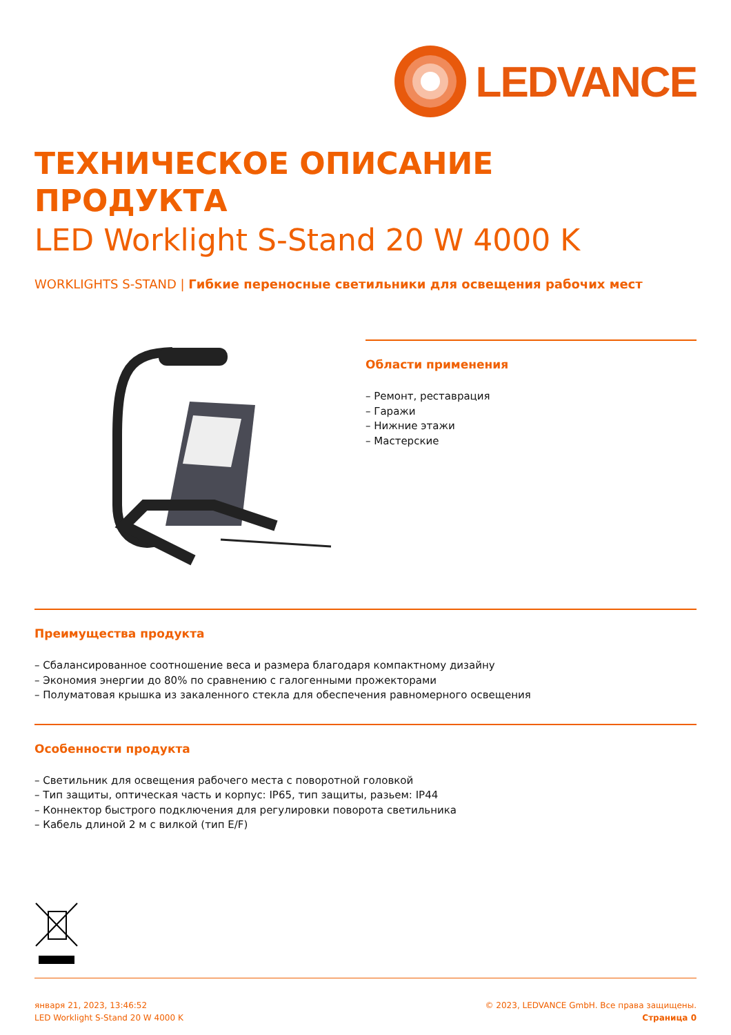LEDVANCE
ТЕХНИЧЕСКОЕ ОПИСАНИЕ
ПРОДУКТА
LED Worklight S-Stand 20 W 4000 K
WORKLIGHTS S-STAND | Гибкие переносные светильники для освещения рабочих мест
Области применения
– Ремонт, реставрация
– Гаражи
– Нижние этажи
– Мастерские
Преимущества продукта
– Сбалансированное соотношение веса и размера благодаря компактному дизайну
– Экономия энергии до 80% по сравнению с галогенными прожекторами
– Полуматовая крышка из закаленного стекла для обеспечения равномерного освещения
Особенности продукта
– Светильник для освещения рабочего места с поворотной головкой
– Тип защиты, оптическая часть и корпус: IP65, тип защиты, разьем: IP44
– Коннектор быстрого подключения для регулировки поворота светильника
– Кабель длиной 2 м с вилкой (тип E/F)
января 21, 2023, 13:46:52
LED Worklight S-Stand 20 W 4000 K
© 2023, LEDVANCE GmbH. Все права защищены.
Страница 0